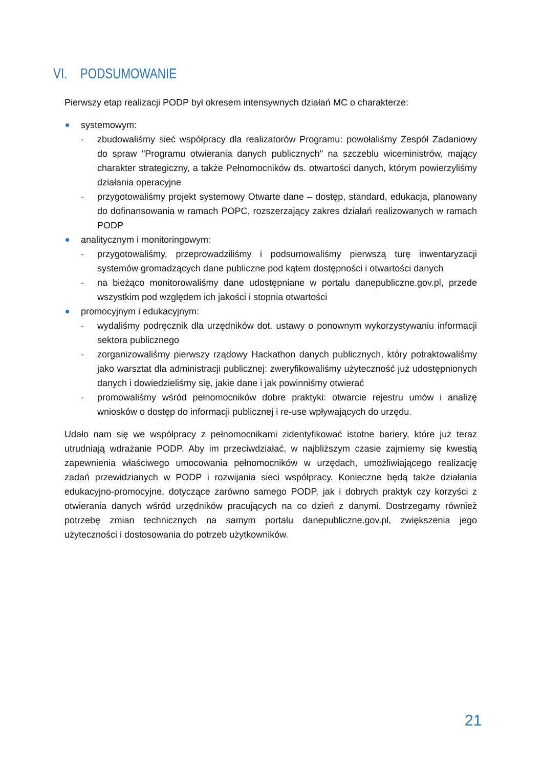VI. PODSUMOWANIE
Pierwszy etap realizacji PODP był okresem intensywnych działań MC o charakterze:
systemowym:
- zbudowaliśmy sieć współpracy dla realizatorów Programu: powołaliśmy Zespół Zadaniowy do spraw "Programu otwierania danych publicznych" na szczeblu wiceministrów, mający charakter strategiczny, a także Pełnomocników ds. otwartości danych, którym powierzyliśmy działania operacyjne
- przygotowaliśmy projekt systemowy Otwarte dane – dostęp, standard, edukacja, planowany do dofinansowania w ramach POPC, rozszerzający zakres działań realizowanych w ramach PODP
analitycznym i monitoringowym:
- przygotowaliśmy, przeprowadziliśmy i podsumowaliśmy pierwszą turę inwentaryzacji systemów gromadzących dane publiczne pod kątem dostępności i otwartości danych
- na bieżąco monitorowaliśmy dane udostępniane w portalu danepubliczne.gov.pl, przede wszystkim pod względem ich jakości i stopnia otwartości
promocyjnym i edukacyjnym:
- wydaliśmy podręcznik dla urzędników dot. ustawy o ponownym wykorzystywaniu informacji sektora publicznego
- zorganizowaliśmy pierwszy rządowy Hackathon danych publicznych, który potraktowaliśmy jako warsztat dla administracji publicznej: zweryfikowaliśmy użyteczność już udostępnionych danych i dowiedzieliśmy się, jakie dane i jak powinniśmy otwierać
- promowaliśmy wśród pełnomocników dobre praktyki: otwarcie rejestru umów i analizę wniosków o dostęp do informacji publicznej i re-use wpływających do urzędu.
Udało nam się we współpracy z pełnomocnikami zidentyfikować istotne bariery, które już teraz utrudniają wdrażanie PODP. Aby im przeciwdziałać, w najbliższym czasie zajmiemy się kwestią zapewnienia właściwego umocowania pełnomocników w urzędach, umożliwiającego realizację zadań przewidzianych w PODP i rozwijania sieci współpracy. Konieczne będą także działania edukacyjno-promocyjne, dotyczące zarówno samego PODP, jak i dobrych praktyk czy korzyści z otwierania danych wśród urzędników pracujących na co dzień z danymi. Dostrzegamy również potrzebę zmian technicznych na samym portalu danepubliczne.gov.pl, zwiększenia jego użyteczności i dostosowania do potrzeb użytkowników.
21